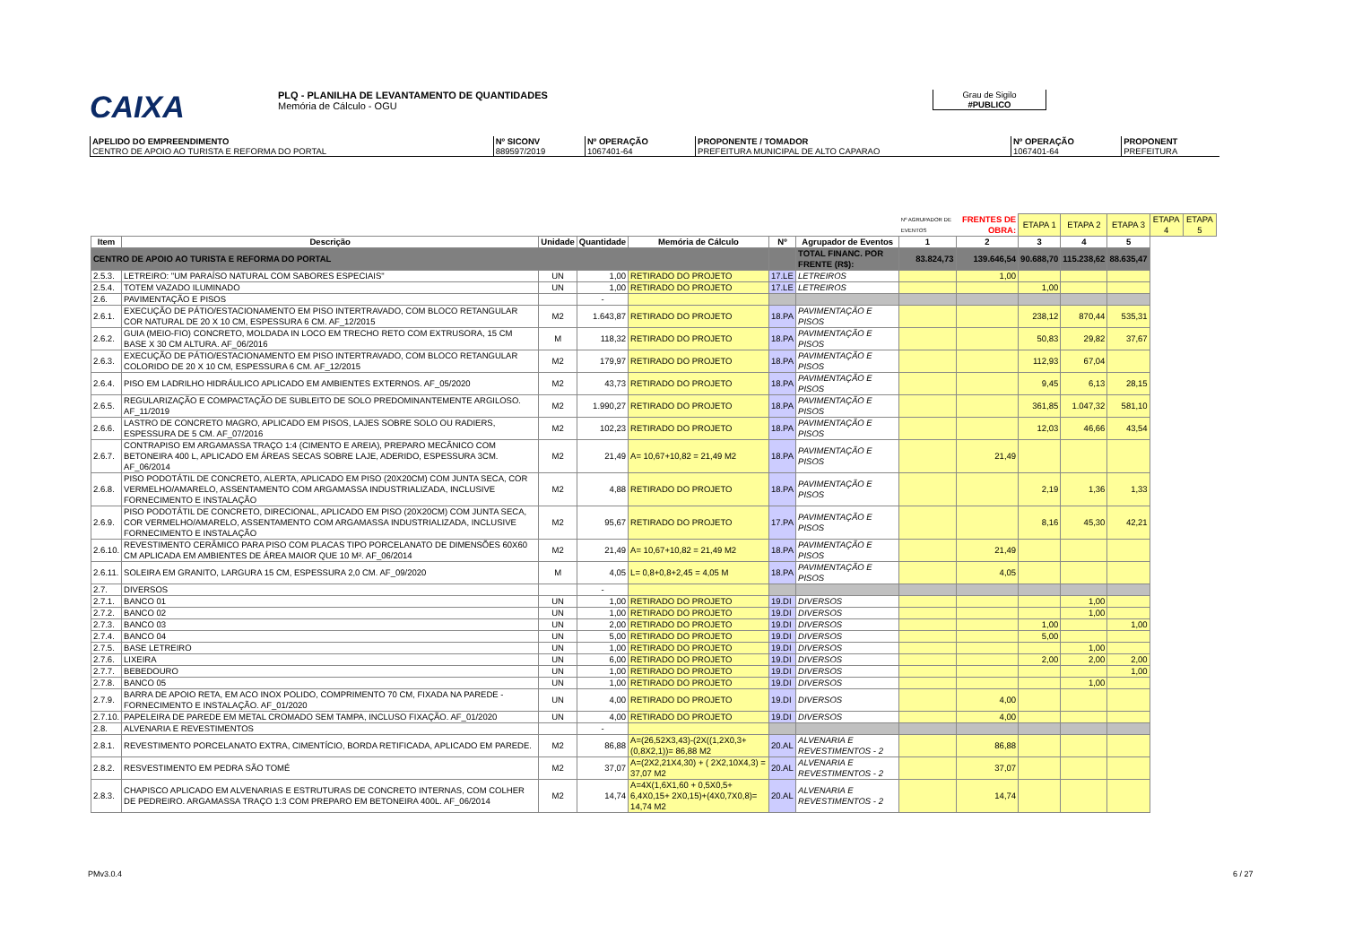CAIXA PLQ - PLANILHA DE LEVANTAMENTO DE QUANTIDADES
Memória de Cálculo - OGU
Grau de Sigilo
#PUBLICO
| APELIDO DO EMPREENDIMENTO CENTRO DE APOIO AO TURISTA E REFORMA DO PORTAL | Nº SICONV 889597/2019 | Nº OPERAÇÃO 1067401-64 | PROPONENTE / TOMADOR PREFEITURA MUNICIPAL DE ALTO CAPARAO | Nº OPERAÇÃO 1067401-64 | PROPONENT PREFEITURA |
| | | | | | | | Nº AGRUPADOR DE EVENTOS | FRENTES DE OBRA: | ETAPA 1 | ETAPA 2 | ETAPA 3 | ETAPA 4 | ETAPA 5 |
| Item | Descrição | Unidade | Quantidade | Memória de Cálculo | Nº | Agrupador de Eventos | 1 | 2 | 3 | 4 | 5 | | |
| CENTRO DE APOIO AO TURISTA E REFORMA DO PORTAL | | | | | | TOTAL FINANC. POR FRENTE (R$): | 83.824,73 | 139.646,54 | 90.688,70 | 115.238,62 | 88.635,47 | | |
| 2.5.3. | LETREIRO: "UM PARAÍSO NATURAL COM SABORES ESPECIAIS" | UN | 1,00 | RETIRADO DO PROJETO | 17.LE | LETREIROS | | 1,00 | | | | | |
| 2.5.4. | TOTEM VAZADO ILUMINADO | UN | 1,00 | RETIRADO DO PROJETO | 17.LE | LETREIROS | | | 1,00 | | | | |
| 2.6. | PAVIMENTAÇÃO E PISOS | | - | | | | | | | | | | |
| 2.6.1. | EXECUÇÃO DE PÁTIO/ESTACIONAMENTO EM PISO INTERTRAVADO, COM BLOCO RETANGULAR COR NATURAL DE 20 X 10 CM, ESPESSURA 6 CM. AF_12/2015 | M2 | 1.643,87 | RETIRADO DO PROJETO | 18.PA | PAVIMENTAÇÃO E PISOS | | | 238,12 | 870,44 | 535,31 | | |
| 2.6.2. | GUIA (MEIO-FIO) CONCRETO, MOLDADA IN LOCO EM TRECHO RETO COM EXTRUSORA, 15 CM BASE X 30 CM ALTURA. AF_06/2016 | M | 118,32 | RETIRADO DO PROJETO | 18.PA | PAVIMENTAÇÃO E PISOS | | | 50,83 | 29,82 | 37,67 | | |
| 2.6.3. | EXECUÇÃO DE PÁTIO/ESTACIONAMENTO EM PISO INTERTRAVADO, COM BLOCO RETANGULAR COLORIDO DE 20 X 10 CM, ESPESSURA 6 CM. AF_12/2015 | M2 | 179,97 | RETIRADO DO PROJETO | 18.PA | PAVIMENTAÇÃO E PISOS | | | 112,93 | 67,04 | | | |
| 2.6.4. | PISO EM LADRILHO HIDRÁULICO APLICADO EM AMBIENTES EXTERNOS. AF_05/2020 | M2 | 43,73 | RETIRADO DO PROJETO | 18.PA | PAVIMENTAÇÃO E PISOS | | | 9,45 | 6,13 | 28,15 | | |
| 2.6.5. | REGULARIZAÇÃO E COMPACTAÇÃO DE SUBLEITO DE SOLO PREDOMINANTEMENTE ARGILOSO. AF_11/2019 | M2 | 1.990,27 | RETIRADO DO PROJETO | 18.PA | PAVIMENTAÇÃO E PISOS | | | 361,85 | 1.047,32 | 581,10 | | |
| 2.6.6. | LASTRO DE CONCRETO MAGRO, APLICADO EM PISOS, LAJES SOBRE SOLO OU RADIERS, ESPESSURA DE 5 CM. AF_07/2016 | M2 | 102,23 | RETIRADO DO PROJETO | 18.PA | PAVIMENTAÇÃO E PISOS | | | 12,03 | 46,66 | 43,54 | | |
| 2.6.7. | CONTRAPISO EM ARGAMASSA TRAÇO 1:4 (CIMENTO E AREIA), PREPARO MECÂNICO COM BETONEIRA 400 L, APLICADO EM ÁREAS SECAS SOBRE LAJE, ADERIDO, ESPESSURA 3CM. AF_06/2014 | M2 | 21,49 | A= 10,67+10,82 = 21,49 M2 | 18.PA | PAVIMENTAÇÃO E PISOS | | 21,49 | | | | | |
| 2.6.8. | PISO PODOTÁTIL DE CONCRETO, ALERTA, APLICADO EM PISO (20X20CM) COM JUNTA SECA, COR VERMELHO/AMARELO, ASSENTAMENTO COM ARGAMASSA INDUSTRIALIZADA, INCLUSIVE FORNECIMENTO E INSTALAÇÃO | M2 | 4,88 | RETIRADO DO PROJETO | 18.PA | PAVIMENTAÇÃO E PISOS | | | 2,19 | 1,36 | 1,33 | | |
| 2.6.9. | PISO PODOTÁTIL DE CONCRETO, DIRECIONAL, APLICADO EM PISO (20X20CM) COM JUNTA SECA, COR VERMELHO/AMARELO, ASSENTAMENTO COM ARGAMASSA INDUSTRIALIZADA, INCLUSIVE FORNECIMENTO E INSTALAÇÃO | M2 | 95,67 | RETIRADO DO PROJETO | 17.PA | PAVIMENTAÇÃO E PISOS | | | 8,16 | 45,30 | 42,21 | | |
| 2.6.10. | REVESTIMENTO CERÂMICO PARA PISO COM PLACAS TIPO PORCELANATO DE DIMENSÕES 60X60 CM APLICADA EM AMBIENTES DE ÁREA MAIOR QUE 10 M². AF_06/2014 | M2 | 21,49 | A= 10,67+10,82 = 21,49 M2 | 18.PA | PAVIMENTAÇÃO E PISOS | | 21,49 | | | | | |
| 2.6.11. | SOLEIRA EM GRANITO, LARGURA 15 CM, ESPESSURA 2,0 CM. AF_09/2020 | M | 4,05 | L= 0,8+0,8+2,45 = 4,05 M | 18.PA | PAVIMENTAÇÃO E PISOS | | 4,05 | | | | | |
| 2.7. | DIVERSOS | | - | | | | | | | | | | |
| 2.7.1. | BANCO 01 | UN | 1,00 | RETIRADO DO PROJETO | 19.DI | DIVERSOS | | | | 1,00 | | | |
| 2.7.2. | BANCO 02 | UN | 1,00 | RETIRADO DO PROJETO | 19.DI | DIVERSOS | | | | 1,00 | | | |
| 2.7.3. | BANCO 03 | UN | 2,00 | RETIRADO DO PROJETO | 19.DI | DIVERSOS | | | 1,00 | | 1,00 | | |
| 2.7.4. | BANCO 04 | UN | 5,00 | RETIRADO DO PROJETO | 19.DI | DIVERSOS | | | 5,00 | | | | |
| 2.7.5. | BASE LETREIRO | UN | 1,00 | RETIRADO DO PROJETO | 19.DI | DIVERSOS | | | | 1,00 | | | |
| 2.7.6. | LIXEIRA | UN | 6,00 | RETIRADO DO PROJETO | 19.DI | DIVERSOS | | | 2,00 | 2,00 | 2,00 | | |
| 2.7.7. | BEBEDOURO | UN | 1,00 | RETIRADO DO PROJETO | 19.DI | DIVERSOS | | | | | 1,00 | | |
| 2.7.8. | BANCO 05 | UN | 1,00 | RETIRADO DO PROJETO | 19.DI | DIVERSOS | | | | 1,00 | | | |
| 2.7.9. | BARRA DE APOIO RETA, EM ACO INOX POLIDO, COMPRIMENTO 70 CM, FIXADA NA PAREDE - FORNECIMENTO E INSTALAÇÃO. AF_01/2020 | UN | 4,00 | RETIRADO DO PROJETO | 19.DI | DIVERSOS | | 4,00 | | | | | |
| 2.7.10. | PAPELEIRA DE PAREDE EM METAL CROMADO SEM TAMPA, INCLUSO FIXAÇÃO. AF_01/2020 | UN | 4,00 | RETIRADO DO PROJETO | 19.DI | DIVERSOS | | 4,00 | | | | | |
| 2.8. | ALVENARIA E REVESTIMENTOS | | - | | | | | | | | | | |
| 2.8.1. | REVESTIMENTO PORCELANATO EXTRA, CIMENTÍCIO, BORDA RETIFICADA, APLICADO EM PAREDE. | M2 | 86,88 | A=(26,52X3,43)-(2X((1,2X0,3+(0,8X2,1))= 86,88 M2 | 20.AL | ALVENARIA E REVESTIMENTOS - 2 | | 86,88 | | | | | |
| 2.8.2. | RESVESTIMENTO EM PEDRA SÃO TOMÉ | M2 | 37,07 | A=(2X2,21X4,30) + ( 2X2,10X4,3) = 37,07 M2 | 20.AL | ALVENARIA E REVESTIMENTOS - 2 | | 37,07 | | | | | |
| 2.8.3. | CHAPISCO APLICADO EM ALVENARIAS E ESTRUTURAS DE CONCRETO INTERNAS, COM COLHER DE PEDREIRO. ARGAMASSA TRAÇO 1:3 COM PREPARO EM BETONEIRA 400L. AF_06/2014 | M2 | 14,74 | A=4X(1,6X1,60 + 0,5X0,5+ 6,4X0,15+ 2X0,15)+(4X0,7X0,8)= 14,74 M2 | 20.AL | ALVENARIA E REVESTIMENTOS - 2 | | 14,74 | | | | | |
PMv3.0.4 6 / 27